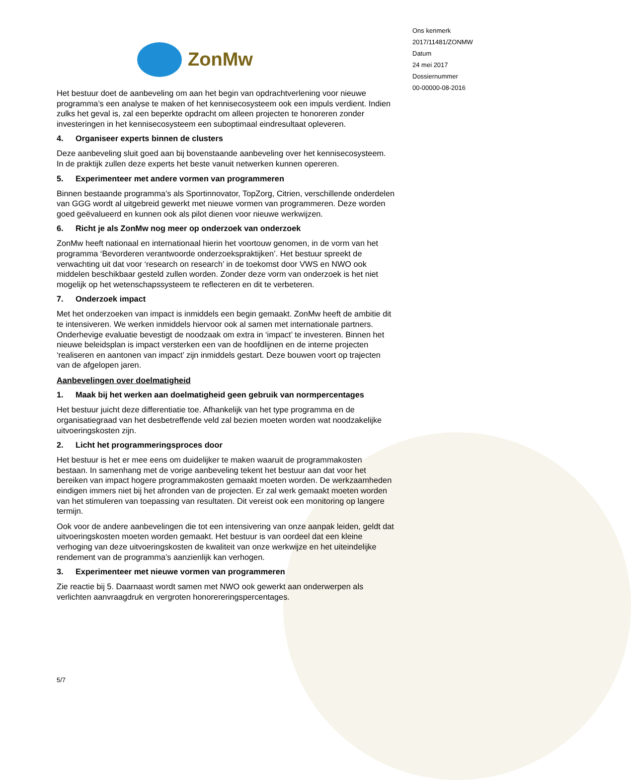ZonMw
Het bestuur doet de aanbeveling om aan het begin van opdrachtverlening voor nieuwe programma’s een analyse te maken of het kennisecosysteem ook een impuls verdient. Indien zulks het geval is, zal een beperkte opdracht om alleen projecten te honoreren zonder investeringen in het kennisecosysteem een suboptimaal eindresultaat opleveren.
4. Organiseer experts binnen de clusters
Deze aanbeveling sluit goed aan bij bovenstaande aanbeveling over het kennisecosysteem. In de praktijk zullen deze experts het beste vanuit netwerken kunnen opereren.
5. Experimenteer met andere vormen van programmeren
Binnen bestaande programma’s als Sportinnovator, TopZorg, Citrien, verschillende onderdelen van GGG wordt al uitgebreid gewerkt met nieuwe vormen van programmeren. Deze worden goed geëvalueerd en kunnen ook als pilot dienen voor nieuwe werkwijzen.
6. Richt je als ZonMw nog meer op onderzoek van onderzoek
ZonMw heeft nationaal en internationaal hierin het voortouw genomen, in de vorm van het programma ‘Bevorderen verantwoorde onderzoekspraktijken’. Het bestuur spreekt de verwachting uit dat voor ‘research on research’ in de toekomst door VWS en NWO ook middelen beschikbaar gesteld zullen worden. Zonder deze vorm van onderzoek is het niet mogelijk op het wetenschapssysteem te reflecteren en dit te verbeteren.
7. Onderzoek impact
Met het onderzoeken van impact is inmiddels een begin gemaakt. ZonMw heeft de ambitie dit te intensiveren. We werken inmiddels hiervoor ook al samen met internationale partners. Onderhevige evaluatie bevestigt de noodzaak om extra in ‘impact’ te investeren. Binnen het nieuwe beleidsplan is impact versterken een van de hoofdlijnen en de interne projecten ‘realiseren en aantonen van impact’ zijn inmiddels gestart. Deze bouwen voort op trajecten van de afgelopen jaren.
Aanbevelingen over doelmatigheid
1. Maak bij het werken aan doelmatigheid geen gebruik van normpercentages
Het bestuur juicht deze differentiatie toe. Afhankelijk van het type programma en de organisatiegraad van het desbetreffende veld zal bezien moeten worden wat noodzakelijke uitvoeringskosten zijn.
2. Licht het programmeringsproces door
Het bestuur is het er mee eens om duidelijker te maken waaruit de programmakosten bestaan. In samenhang met de vorige aanbeveling tekent het bestuur aan dat voor het bereiken van impact hogere programmakosten gemaakt moeten worden. De werkzaamheden eindigen immers niet bij het afronden van de projecten. Er zal werk gemaakt moeten worden van het stimuleren van toepassing van resultaten. Dit vereist ook een monitoring op langere termijn.
Ook voor de andere aanbevelingen die tot een intensivering van onze aanpak leiden, geldt dat uitvoeringskosten moeten worden gemaakt. Het bestuur is van oordeel dat een kleine verhoging van deze uitvoeringskosten de kwaliteit van onze werkwijze en het uiteindelijke rendement van de programma’s aanzienlijk kan verhogen.
3. Experimenteer met nieuwe vormen van programmeren
Zie reactie bij 5. Daarnaast wordt samen met NWO ook gewerkt aan onderwerpen als verlichten aanvraagdruk en vergroten honorereringspercentages.
5/7
Ons kenmerk
2017/11481/ZONMW
Datum
24 mei 2017
Dossiernummer
00-00000-08-2016